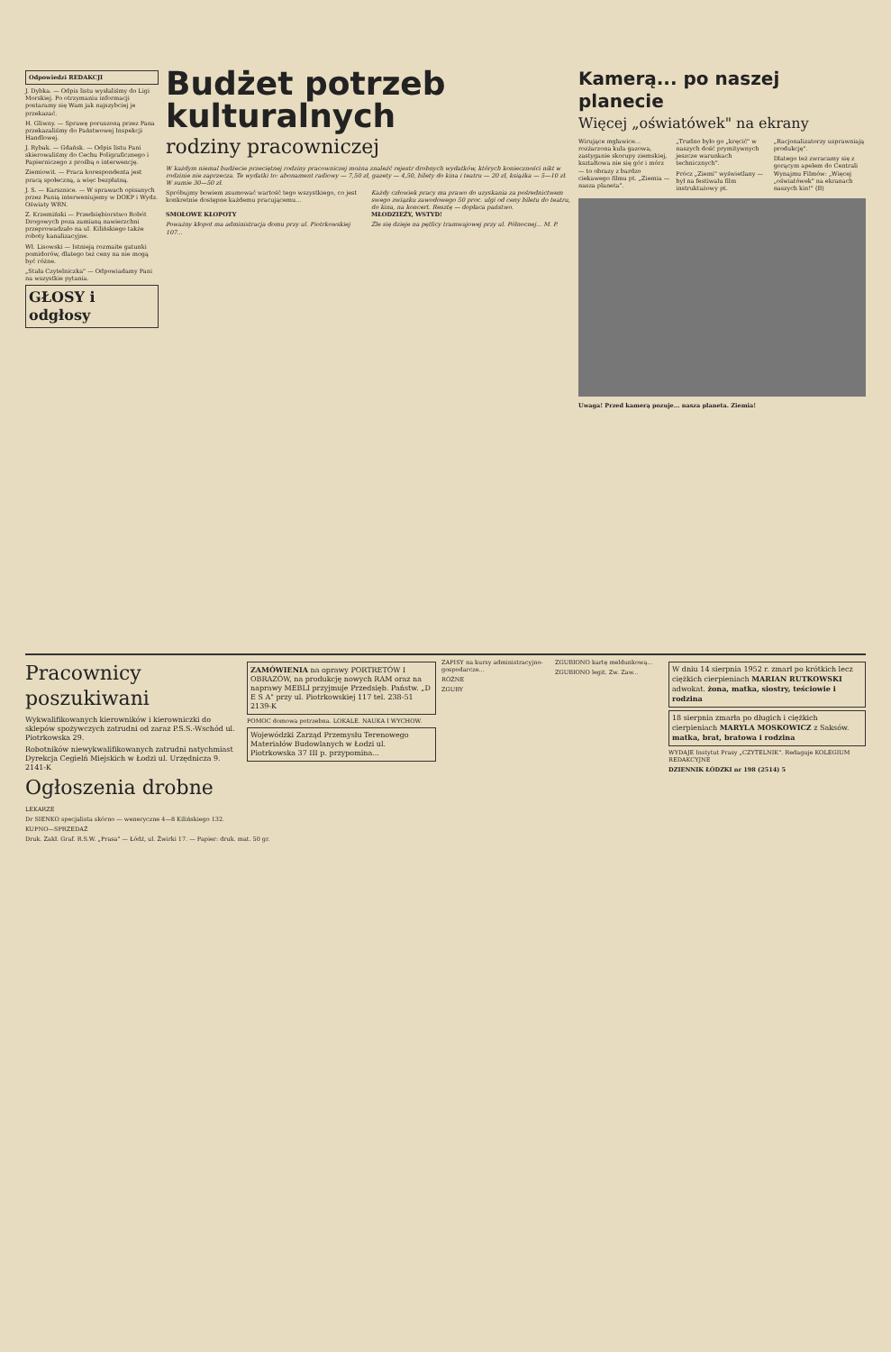Odpowiedzi REDAKCJI
J. Dybka. — Odpis listu wysłaliśmy do Ligi Morskiej. Po otrzymaniu informacji postaramy się Wam jak najszybciej je przekazać.
H. Gliwny. — Sprawę poruszoną przez Pana przekazaliśmy do Państwowej Inspekcji Handlowej.
J. Rybak. — Gdańsk. — Odpis listu Pani skierowaliśmy do Cechu Poligraficznego i Papierniczego z prośbą o interwencję.
Ziemiowit. — Praca korespondentа jest pracą społeczną, a więc bezpłatną.
J. S. — Karsznice. — W sprawach opisanych przez Panią interweniujemy w DOKP i Wydz. Oświaty WRN.
Z. Krzemiński — Przedsiębiorstwo Robót Drogowych poza zamianą nawierzchni przeprowadzało na ul. Kilińskiego także roboty kanalizacyjne.
Wł. Lisowski — Istnieją rozmaite gatunki pomidorów, dlatego też ceny na nie mogą być różne.
„Stała Czytelniczka" — Odpowiadamy Pani na wszystkie pytania.
GŁOSY i odgłosy
Budżet potrzeb kulturalnych
rodziny pracowniczej
W każdym niemal budżecie przeciętnej rodziny pracowniczej można znaleźć rejestr drobnych wydatków, których konieczności nikt w rodzinie nie zaprzecza. Te wydatki to: abonament radiowy — 7,50 zł, gazety — 4,50, bilety do kina i teatru — 20 zł, książka — 5—10 zł. W sumie 30—50 zł.
Spróbujmy bowiem zsumować wartość tego wszystkiego, co jest konkretnie dostępne każdemu pracującemu...
Każdy człowiek pracy ma prawo do uzyskania za pośrednictwem swego związku zawodowego 50 proc. ulgi od ceny biletu do teatru, do kina, na koncert. Resztę — dopłaca państwo.
SMOŁOWE KŁOPOTY
Poważny kłopot ma administracja domu przy ul. Piotrkowskiej 107...
MŁODZIEŻY, WSTYD!
Źle się dzieje na pętlicy tramwajowej przy ul. Północnej... M. P.
Kamerą... po naszej planecie
Więcej „oświatówek" na ekrany
Wirujące mgławice... rozżarzona kula gazowa, zastyganie skorupy ziemskiej, kształtowa nie się gór i mórz — to obrazy z bardzo ciekawego filmu pt. „Ziemia — nasza planeta".
„Trudno było go „kręcić" w naszych dość prymitywnych jeszcze warunkach technicznych".
Prócz „Ziemi" wyświetlany — był na festiwalu film instruktażowy pt. „Racjonalizatorzy usprawniają produkcję".
Dlatego też zwracamy się z gorącym apelem do Centrali Wynajmu Filmów: „Więcej „oświatówek" na ekranach naszych kin!" (B)
Uwaga! Przed kamerą pozuje... nasza planeta. Ziemia!
Pracownicy poszukiwani
Wykwalifikowanych kierowników i kierowniczki do sklepów spożywczych zatrudni od zaraz P.S.S.-Wschód ul. Piotrkowska 29.
Robotników niewykwalifikowanych zatrudni natychmiast Dyrekcja Cegielń Miejskich w Łodzi ul. Urzędnicza 9. 2141-K
Ogłoszenia drobne
LEKARZE
Dr SIENKO specjalista skórno — weneryczne 4—8 Kilińskiego 132.
KUPNO—SPRZEDAŻ
ZAMÓWIENIA na oprawy PORTRETÓW I OBRAZÓW, na produkcję nowych RAM oraz na naprawy MEBLI przyjmuje Przedsięb. Państw. „D E S A" przy ul. Piotrkowskiej 117 tel. 238-51 2139-K
POMOC domowa potrzebna. LOKALE. NAUKA I WYCHOW.
Wojewódzki Zarząd Przemysłu Terenowego Materiałów Budowlanych w Łodzi ul. Piotrkowska 37 III p. przypomina...
ZAPISY na kursy administracyjno-gospodarcze...
RÓŻNE
ZGUBY
ZGUBIONO kartę meldunkową...
ZGUBIONO legit. Zw. Zaw...
W dniu 14 sierpnia 1952 r. zmarł po krótkich lecz ciężkich cierpieniach MARIAN RUTKOWSKI adwokat. żona, matka, siostry, teściowie i rodzina
18 sierpnia zmarła po długich i ciężkich cierpieniach MARYLA MOSKOWICZ z Saksów. matka, brat, bratowa i rodzina
WYDAJE Instytut Prasy „CZYTELNIK". Redaguje KOLEGIUM REDAKCYJNE
DZIENNIK ŁÓDZKI nr 198 (2514) 5
Druk. Zakł. Graf. R.S.W. „Prasa" — Łódź, ul. Żwirki 17. — Papier: druk. mat. 50 gr.